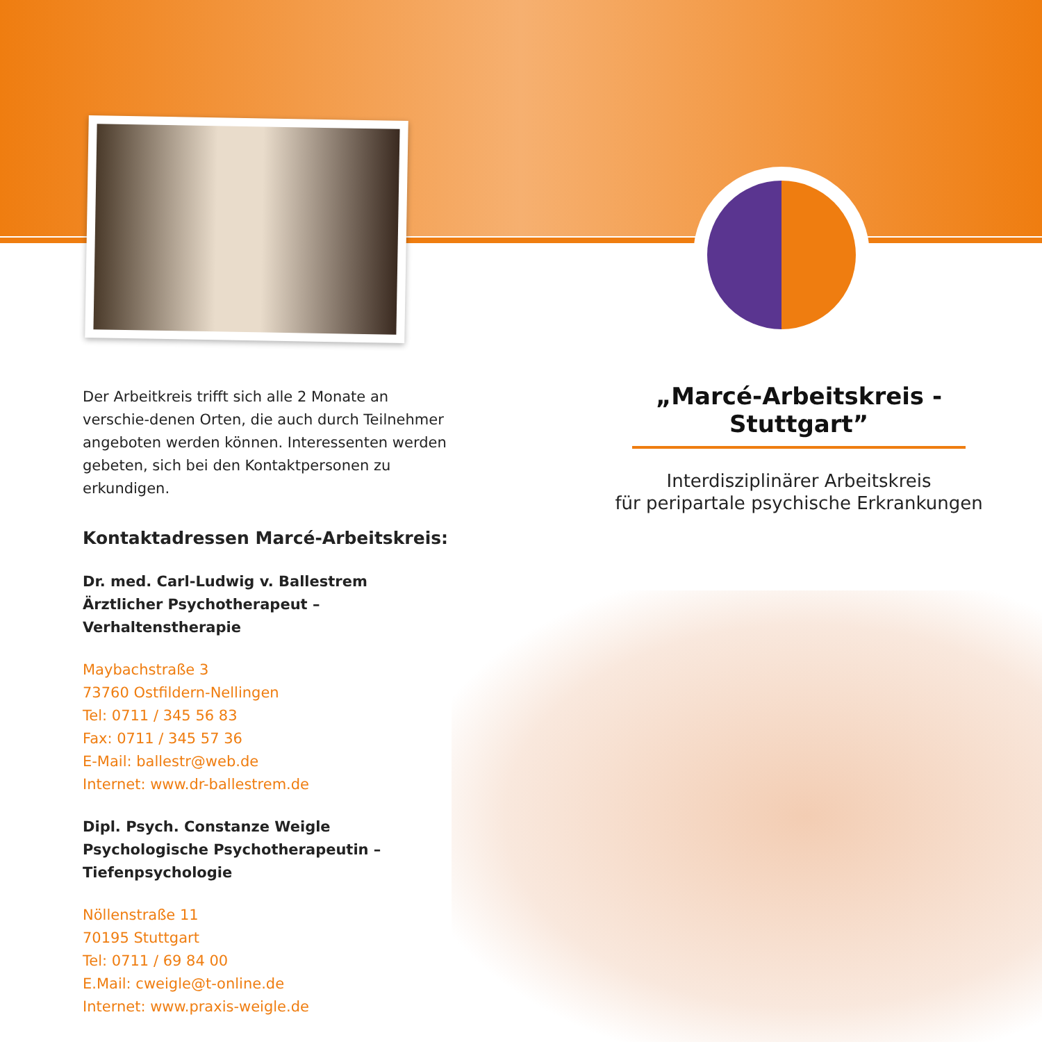Der Arbeitkreis trifft sich alle 2 Monate an verschie-denen Orten, die auch durch Teilnehmer angeboten werden können. Interessenten werden gebeten, sich bei den Kontaktpersonen zu erkundigen.
Kontaktadressen Marcé-Arbeitskreis:
Dr. med. Carl-Ludwig v. Ballestrem
Ärztlicher Psychotherapeut –
Verhaltenstherapie
Maybachstraße 3
73760 Ostfildern-Nellingen
Tel: 0711 / 345 56 83
Fax: 0711 / 345 57 36
E-Mail: ballestr@web.de
Internet: www.dr-ballestrem.de
Dipl. Psych. Constanze Weigle
Psychologische Psychotherapeutin –
Tiefenpsychologie
Nöllenstraße 11
70195 Stuttgart
Tel: 0711 / 69 84 00
E.Mail: cweigle@t-online.de
Internet: www.praxis-weigle.de
„Marcé-Arbeitskreis - Stuttgart”
Interdisziplinärer Arbeitskreis
für peripartale psychische Erkrankungen